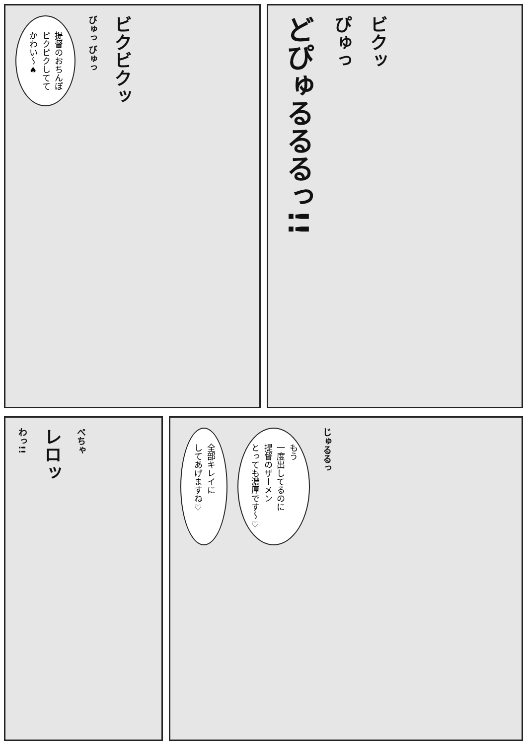提督のおちんぽ
ピクピクしてて
かわい～♠
びゅっ びゅっ
ビクビクッ
どぴゅるるるっ!!
ぴゅっ
ビクッ
わっ!!
レロッ
ぺちゃ
全部キレイに
してあげますね♡
もう
一度出してるのに
提督のザーメン
とっても濃厚です～♡
じゅるるっ